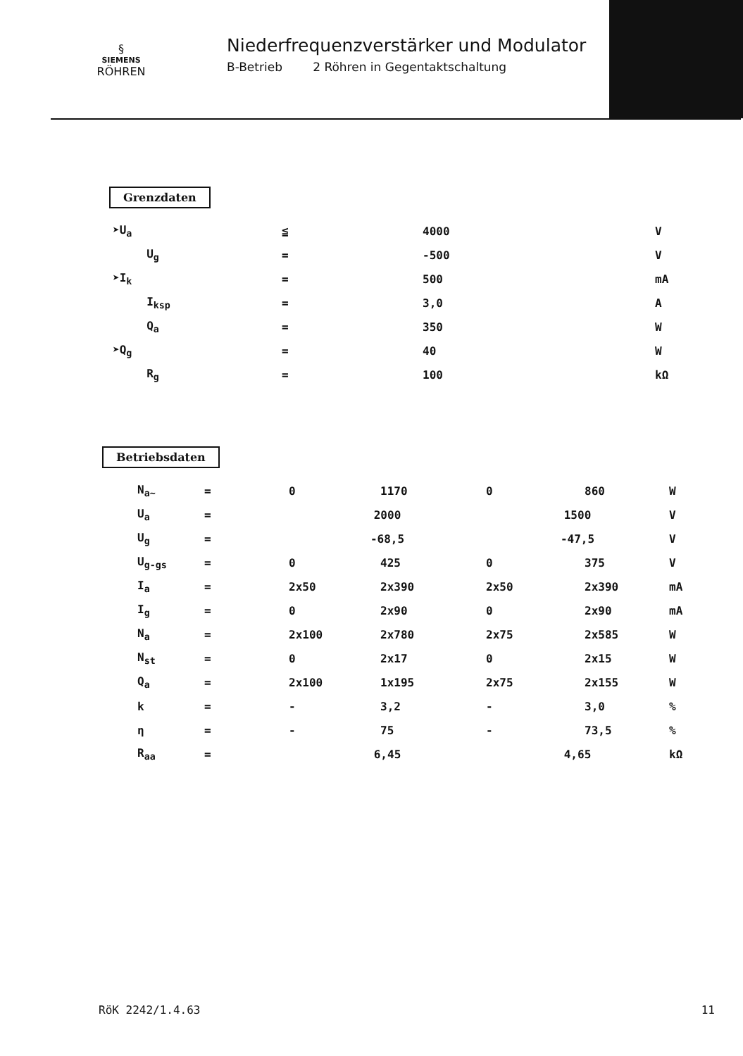§
SIEMENS
RÖHREN
Niederfrequenzverstärker und Modulator
B-Betrieb 2 Röhren in Gegentaktschaltung
Grenzdaten
| ➤U<sub>a</sub> | ≦ | 4000 | V |
| U<sub>g</sub> | = | -500 | V |
| ➤I<sub>k</sub> | = | 500 | mA |
| I<sub>ksp</sub> | = | 3,0 | A |
| Q<sub>a</sub> | = | 350 | W |
| ➤Q<sub>g</sub> | = | 40 | W |
| R<sub>g</sub> | = | 100 | kΩ |
Betriebsdaten
| N<sub>a~</sub> | = | 0 | 1170 | 0 | 860 | W |
| U<sub>a</sub> | = | 2000 | | 1500 | | V |
| U<sub>g</sub> | = | -68,5 | | -47,5 | | V |
| U<sub>g-gs</sub> | = | 0 | 425 | 0 | 375 | V |
| I<sub>a</sub> | = | 2x50 | 2x390 | 2x50 | 2x390 | mA |
| I<sub>g</sub> | = | 0 | 2x90 | 0 | 2x90 | mA |
| N<sub>a</sub> | = | 2x100 | 2x780 | 2x75 | 2x585 | W |
| N<sub>st</sub> | = | 0 | 2x17 | 0 | 2x15 | W |
| Q<sub>a</sub> | = | 2x100 | 1x195 | 2x75 | 2x155 | W |
| k | = | - | 3,2 | - | 3,0 | % |
| η | = | - | 75 | - | 73,5 | % |
| R<sub>aa</sub> | = | 6,45 | | 4,65 | | kΩ |
RöK 2242/1.4.63 11